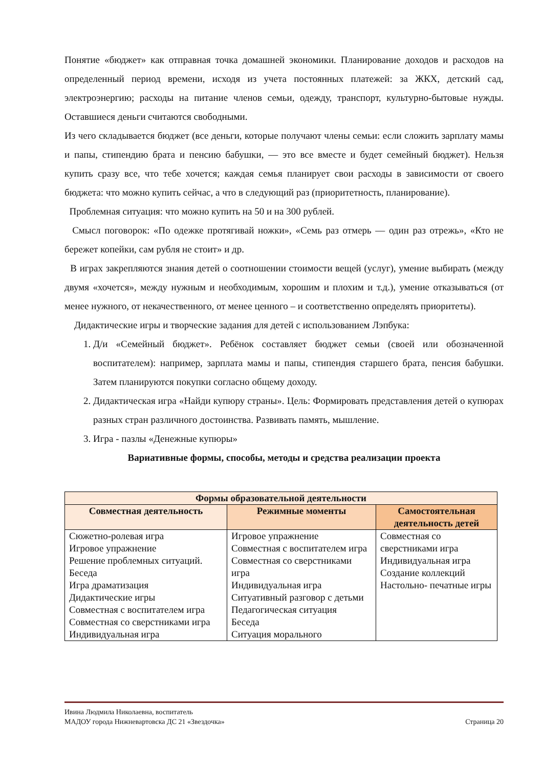Понятие «бюджет» как отправная точка домашней экономики. Планирование доходов и расходов на определенный период времени, исходя из учета постоянных платежей: за ЖКХ, детский сад, электроэнергию; расходы на питание членов семьи, одежду, транспорт, культурно-бытовые нужды. Оставшиеся деньги считаются свободными.
Из чего складывается бюджет (все деньги, которые получают члены семьи: если сложить зарплату мамы и папы, стипендию брата и пенсию бабушки, — это все вместе и будет семейный бюджет). Нельзя купить сразу все, что тебе хочется; каждая семья планирует свои расходы в зависимости от своего бюджета: что можно купить сейчас, а что в следующий раз (приоритетность, планирование).
Проблемная ситуация: что можно купить на 50 и на 300 рублей.
Смысл поговорок: «По одежке протягивай ножки», «Семь раз отмерь — один раз отрежь», «Кто не бережет копейки, сам рубля не стоит» и др.
В играх закрепляются знания детей о соотношении стоимости вещей (услуг), умение выбирать (между двумя «хочется», между нужным и необходимым, хорошим и плохим и т.д.), умение отказываться (от менее нужного, от некачественного, от менее ценного – и соответственно определять приоритеты).
Дидактические игры и творческие задания для детей с использованием Лэпбука:
1. Д/и «Семейный бюджет». Ребёнок составляет бюджет семьи (своей или обозначенной воспитателем): например, зарплата мамы и папы, стипендия старшего брата, пенсия бабушки. Затем планируются покупки согласно общему доходу.
2. Дидактическая игра «Найди купюру страны». Цель: Формировать представления детей о купюрах разных стран различного достоинства. Развивать память, мышление.
3. Игра - пазлы «Денежные купюры»
Вариативные формы, способы, методы и средства реализации проекта
| Формы образовательной деятельности | | |
| --- | --- | --- |
| Совместная деятельность | Режимные моменты | Самостоятельная деятельность детей |
| Сюжетно-ролевая игра Игровое упражнение Решение проблемных ситуаций. Беседа Игра драматизация Дидактические игры Совместная с воспитателем игра Совместная со сверстниками игра Индивидуальная игра | Игровое упражнение Совместная с воспитателем игра Совместная со сверстниками игра Индивидуальная игра Ситуативный разговор с детьми Педагогическая ситуация Беседа Ситуация морального | Совместная со сверстниками игра Индивидуальная игра Создание коллекций Настольно- печатные игры |
Ивина Людмила Николаевна, воспитатель
МАДОУ города Нижневартовска ДС 21 «Звездочка» Страница 20